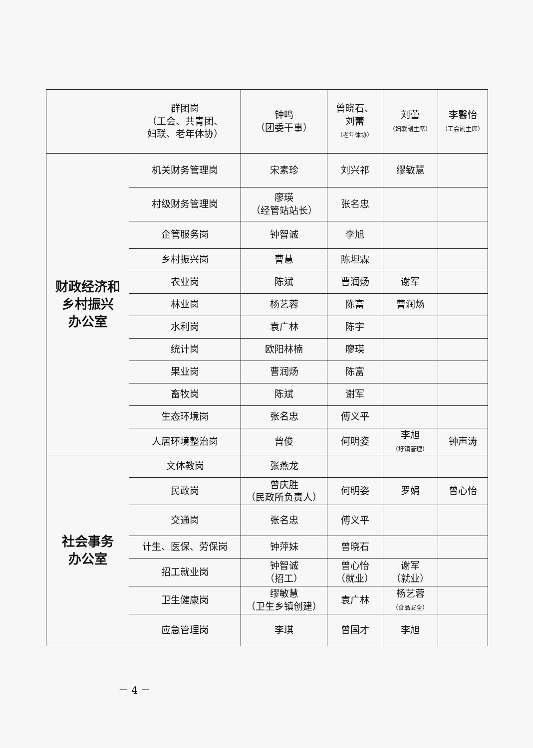| | 群团岗 （工会、共青团、 妇联、老年体协） | 钟鸣 （团委干事） | 曾晓石、 刘蕾 （老年体协） | 刘蕾 （妇联副主席） | 李馨怡 （工会副主席） |
| 财政经济和 乡村振兴 办公室 | 机关财务管理岗 | 宋素珍 | 刘兴祁 | 缪敏慧 | |
| | 村级财务管理岗 | 廖瑛 （经管站站长） | 张名忠 | | |
| | 企管服务岗 | 钟智诚 | 李旭 | | |
| | 乡村振兴岗 | 曹慧 | 陈坦霖 | | |
| | 农业岗 | 陈斌 | 曹润炀 | 谢军 | |
| | 林业岗 | 杨艺蓉 | 陈富 | 曹润炀 | |
| | 水利岗 | 袁广林 | 陈宇 | | |
| | 统计岗 | 欧阳林楠 | 廖瑛 | | |
| | 果业岗 | 曹润炀 | 陈富 | | |
| | 畜牧岗 | 陈斌 | 谢军 | | |
| | 生态环境岗 | 张名忠 | 傅义平 | | |
| | 人居环境整治岗 | 曾俊 | 何明姿 | 李旭 （圩镇管理） | 钟声涛 |
| 社会事务 办公室 | 文体教岗 | 张燕龙 | | | |
| | 民政岗 | 曾庆胜 （民政所负责人） | 何明姿 | 罗娟 | 曾心怡 |
| | 交通岗 | 张名忠 | 傅义平 | | |
| | 计生、医保、劳保岗 | 钟萍妹 | 曾晓石 | | |
| | 招工就业岗 | 钟智诚 （招工） | 曾心怡 （就业） | 谢军 （就业） | |
| | 卫生健康岗 | 缪敏慧 （卫生乡镇创建） | 袁广林 | 杨艺蓉 （食品安全） | |
| | 应急管理岗 | 李琪 | 曾国才 | 李旭 | |
－ 4 －